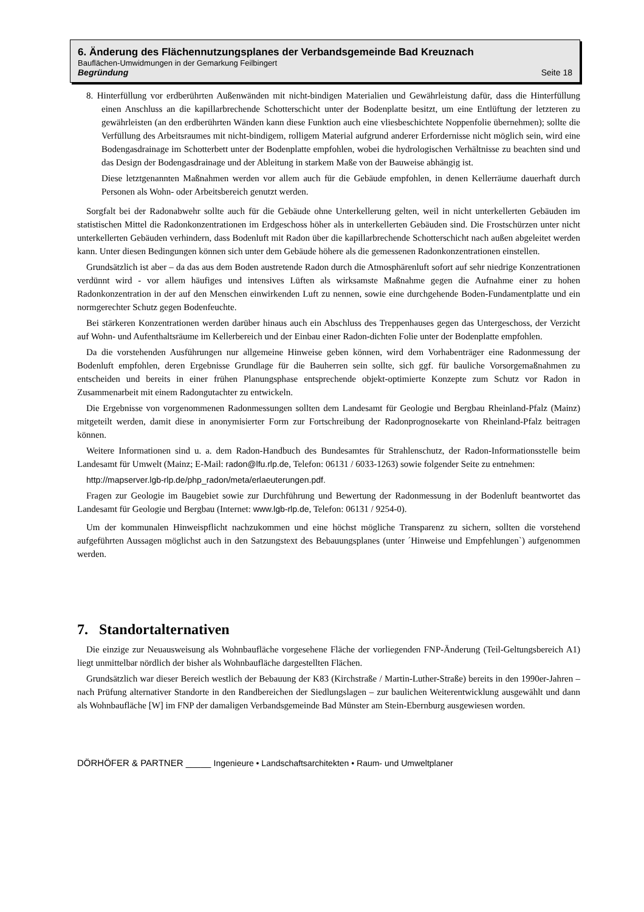6. Änderung des Flächennutzungsplanes der Verbandsgemeinde Bad Kreuznach
Bauflächen-Umwidmungen in der Gemarkung Feilbingert
Begründung Seite 18
8. Hinterfüllung vor erdberührten Außenwänden mit nicht-bindigen Materialien und Gewährleistung dafür, dass die Hinterfüllung einen Anschluss an die kapillarbrechende Schotterschicht unter der Bodenplatte besitzt, um eine Entlüftung der letzteren zu gewährleisten (an den erdberührten Wänden kann diese Funktion auch eine vliesbeschichtete Noppenfolie übernehmen); sollte die Verfüllung des Arbeitsraumes mit nicht-bindigem, rolligem Material aufgrund anderer Erfordernisse nicht möglich sein, wird eine Bodengasdrainage im Schotterbett unter der Bodenplatte empfohlen, wobei die hydrologischen Verhältnisse zu beachten sind und das Design der Bodengasdrainage und der Ableitung in starkem Maße von der Bauweise abhängig ist.
Diese letztgenannten Maßnahmen werden vor allem auch für die Gebäude empfohlen, in denen Kellerräume dauerhaft durch Personen als Wohn- oder Arbeitsbereich genutzt werden.
Sorgfalt bei der Radonabwehr sollte auch für die Gebäude ohne Unterkellerung gelten, weil in nicht unterkellerten Gebäuden im statistischen Mittel die Radonkonzentrationen im Erdgeschoss höher als in unterkellerten Gebäuden sind. Die Frostschürzen unter nicht unterkellerten Gebäuden verhindern, dass Bodenluft mit Radon über die kapillarbrechende Schotterschicht nach außen abgeleitet werden kann. Unter diesen Bedingungen können sich unter dem Gebäude höhere als die gemessenen Radonkonzentrationen einstellen.
Grundsätzlich ist aber – da das aus dem Boden austretende Radon durch die Atmosphärenluft sofort auf sehr niedrige Konzentrationen verdünnt wird - vor allem häufiges und intensives Lüften als wirksamste Maßnahme gegen die Aufnahme einer zu hohen Radonkonzentration in der auf den Menschen einwirkenden Luft zu nennen, sowie eine durchgehende Boden-Fundamentplatte und ein normgerechter Schutz gegen Bodenfeuchte.
Bei stärkeren Konzentrationen werden darüber hinaus auch ein Abschluss des Treppenhauses gegen das Untergeschoss, der Verzicht auf Wohn- und Aufenthaltsräume im Kellerbereich und der Einbau einer Radon-dichten Folie unter der Bodenplatte empfohlen.
Da die vorstehenden Ausführungen nur allgemeine Hinweise geben können, wird dem Vorhabenträger eine Radonmessung der Bodenluft empfohlen, deren Ergebnisse Grundlage für die Bauherren sein sollte, sich ggf. für bauliche Vorsorgemaßnahmen zu entscheiden und bereits in einer frühen Planungsphase entsprechende objekt-optimierte Konzepte zum Schutz vor Radon in Zusammenarbeit mit einem Radongutachter zu entwickeln.
Die Ergebnisse von vorgenommenen Radonmessungen sollten dem Landesamt für Geologie und Bergbau Rheinland-Pfalz (Mainz) mitgeteilt werden, damit diese in anonymisierter Form zur Fortschreibung der Radonprognosekarte von Rheinland-Pfalz beitragen können.
Weitere Informationen sind u. a. dem Radon-Handbuch des Bundesamtes für Strahlenschutz, der Radon-Informationsstelle beim Landesamt für Umwelt (Mainz; E-Mail: radon@lfu.rlp.de, Telefon: 06131 / 6033-1263) sowie folgender Seite zu entnehmen:
http://mapserver.lgb-rlp.de/php_radon/meta/erlaeuterungen.pdf.
Fragen zur Geologie im Baugebiet sowie zur Durchführung und Bewertung der Radonmessung in der Bodenluft beantwortet das Landesamt für Geologie und Bergbau (Internet: www.lgb-rlp.de, Telefon: 06131 / 9254-0).
Um der kommunalen Hinweispflicht nachzukommen und eine höchst mögliche Transparenz zu sichern, sollten die vorstehend aufgeführten Aussagen möglichst auch in den Satzungstext des Bebauungsplanes (unter ´Hinweise und Empfehlungen`) aufgenommen werden.
7. Standortalternativen
Die einzige zur Neuausweisung als Wohnbaufläche vorgesehene Fläche der vorliegenden FNP-Änderung (Teil-Geltungsbereich A1) liegt unmittelbar nördlich der bisher als Wohnbaufläche dargestellten Flächen.
Grundsätzlich war dieser Bereich westlich der Bebauung der K83 (Kirchstraße / Martin-Luther-Straße) bereits in den 1990er-Jahren – nach Prüfung alternativer Standorte in den Randbereichen der Siedlungslagen – zur baulichen Weiterentwicklung ausgewählt und dann als Wohnbaufläche [W] im FNP der damaligen Verbandsgemeinde Bad Münster am Stein-Ebernburg ausgewiesen worden.
DÖRHÖFER & PARTNER _____ Ingenieure • Landschaftsarchitekten • Raum- und Umweltplaner